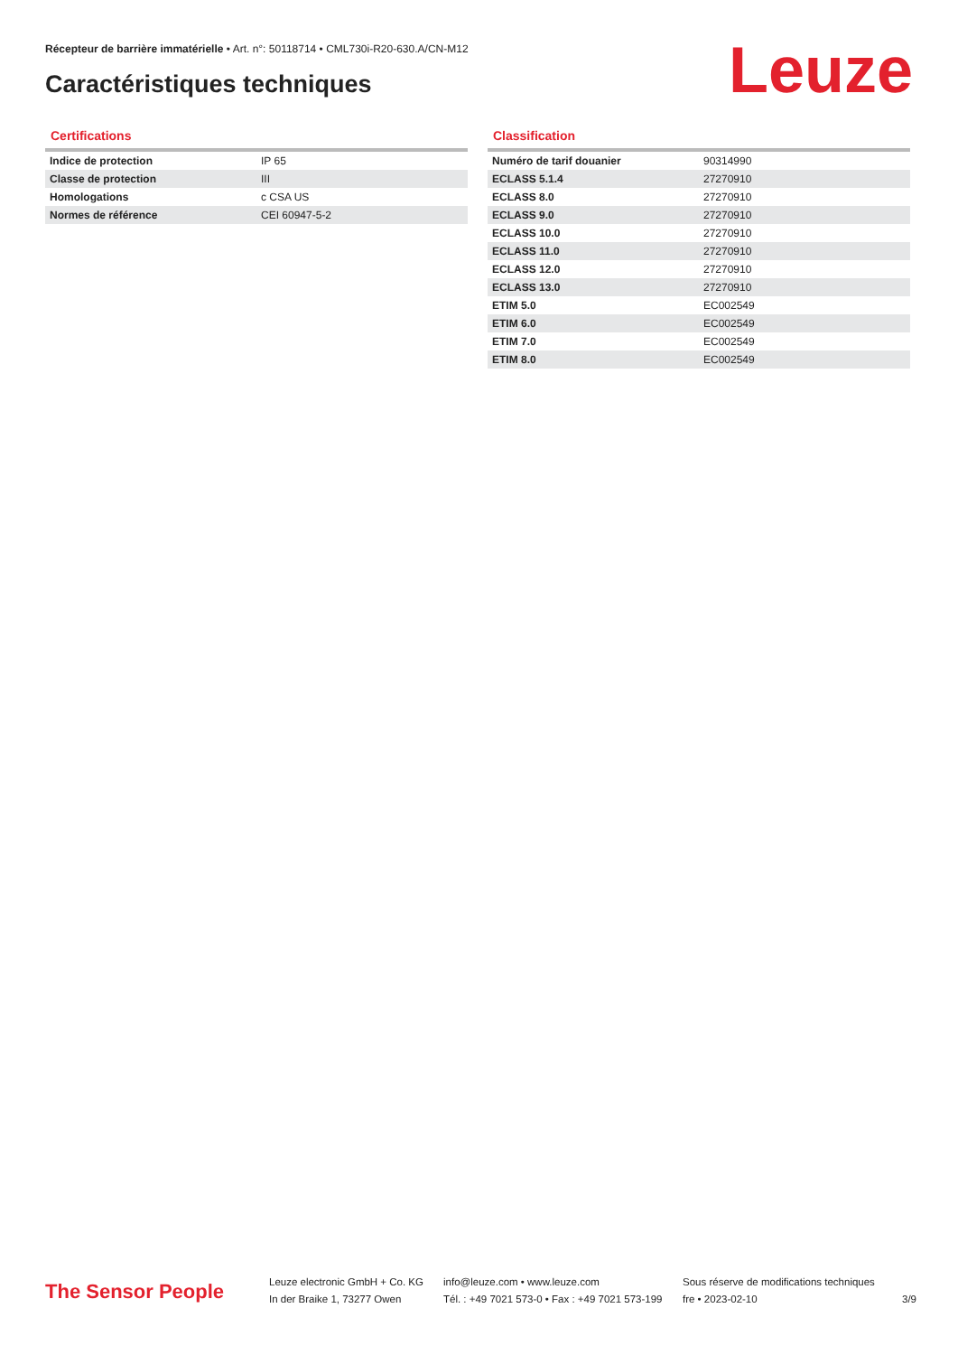Récepteur de barrière immatérielle • Art. n°: 50118714 • CML730i-R20-630.A/CN-M12
Caractéristiques techniques Leuze
Certifications
| Indice de protection | IP 65 |
| Classe de protection | III |
| Homologations | c CSA US |
| Normes de référence | CEI 60947-5-2 |
Classification
| Numéro de tarif douanier | 90314990 |
| ECLASS 5.1.4 | 27270910 |
| ECLASS 8.0 | 27270910 |
| ECLASS 9.0 | 27270910 |
| ECLASS 10.0 | 27270910 |
| ECLASS 11.0 | 27270910 |
| ECLASS 12.0 | 27270910 |
| ECLASS 13.0 | 27270910 |
| ETIM 5.0 | EC002549 |
| ETIM 6.0 | EC002549 |
| ETIM 7.0 | EC002549 |
| ETIM 8.0 | EC002549 |
The Sensor People
Leuze electronic GmbH + Co. KG
In der Braike 1, 73277 Owen
info@leuze.com • www.leuze.com
Tél. : +49 7021 573-0 • Fax : +49 7021 573-199
Sous réserve de modifications techniques
fre • 2023-02-10
3/9